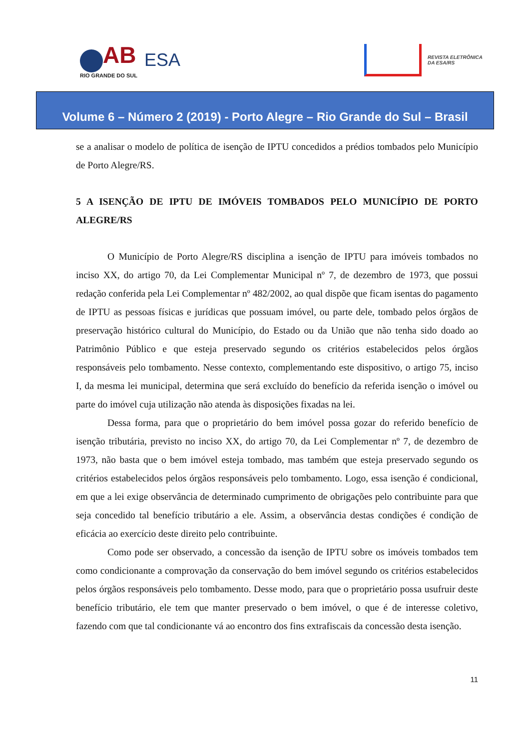AB
RIO GRANDE DO SUL
ESA
REVISTA ELETRÔNICA
DA ESA/RS
Volume 6 – Número 2 (2019) - Porto Alegre – Rio Grande do Sul – Brasil
se a analisar o modelo de política de isenção de IPTU concedidos a prédios tombados pelo Município de Porto Alegre/RS.
5 A ISENÇÃO DE IPTU DE IMÓVEIS TOMBADOS PELO MUNICÍPIO DE PORTO ALEGRE/RS
O Município de Porto Alegre/RS disciplina a isenção de IPTU para imóveis tombados no inciso XX, do artigo 70, da Lei Complementar Municipal nº 7, de dezembro de 1973, que possui redação conferida pela Lei Complementar nº 482/2002, ao qual dispõe que ficam isentas do pagamento de IPTU as pessoas físicas e jurídicas que possuam imóvel, ou parte dele, tombado pelos órgãos de preservação histórico cultural do Município, do Estado ou da União que não tenha sido doado ao Patrimônio Público e que esteja preservado segundo os critérios estabelecidos pelos órgãos responsáveis pelo tombamento. Nesse contexto, complementando este dispositivo, o artigo 75, inciso I, da mesma lei municipal, determina que será excluído do benefício da referida isenção o imóvel ou parte do imóvel cuja utilização não atenda às disposições fixadas na lei.
Dessa forma, para que o proprietário do bem imóvel possa gozar do referido benefício de isenção tributária, previsto no inciso XX, do artigo 70, da Lei Complementar nº 7, de dezembro de 1973, não basta que o bem imóvel esteja tombado, mas também que esteja preservado segundo os critérios estabelecidos pelos órgãos responsáveis pelo tombamento. Logo, essa isenção é condicional, em que a lei exige observância de determinado cumprimento de obrigações pelo contribuinte para que seja concedido tal benefício tributário a ele. Assim, a observância destas condições é condição de eficácia ao exercício deste direito pelo contribuinte.
Como pode ser observado, a concessão da isenção de IPTU sobre os imóveis tombados tem como condicionante a comprovação da conservação do bem imóvel segundo os critérios estabelecidos pelos órgãos responsáveis pelo tombamento. Desse modo, para que o proprietário possa usufruir deste benefício tributário, ele tem que manter preservado o bem imóvel, o que é de interesse coletivo, fazendo com que tal condicionante vá ao encontro dos fins extrafiscais da concessão desta isenção.
11